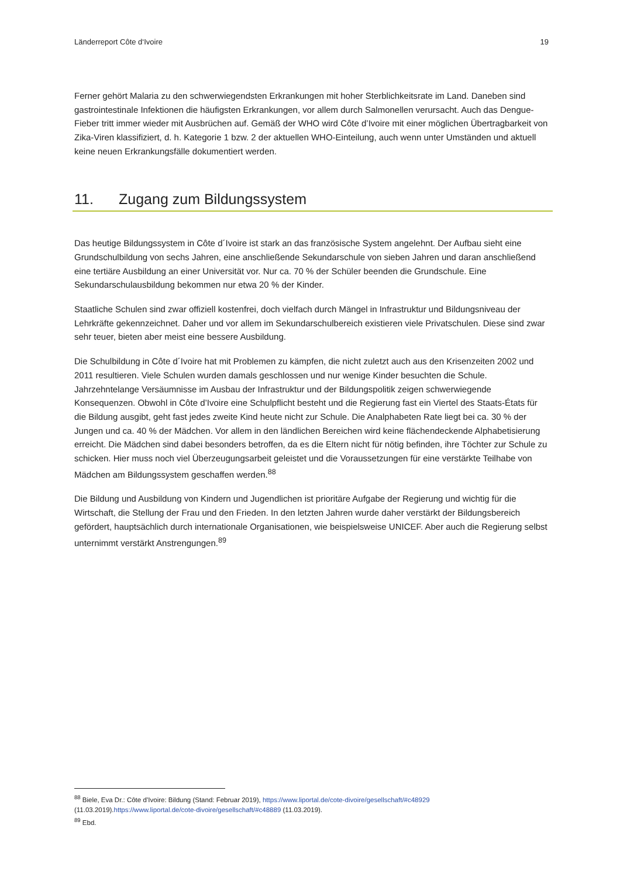Länderreport Côte d‘Ivoire 19
Ferner gehört Malaria zu den schwerwiegendsten Erkrankungen mit hoher Sterblichkeitsrate im Land. Daneben sind gastrointestinale Infektionen die häufigsten Erkrankungen, vor allem durch Salmonellen verursacht. Auch das Dengue-Fieber tritt immer wieder mit Ausbrüchen auf. Gemäß der WHO wird Côte d’Ivoire mit einer möglichen Übertragbarkeit von Zika-Viren klassifiziert, d. h. Kategorie 1 bzw. 2 der aktuellen WHO-Einteilung, auch wenn unter Umständen und aktuell keine neuen Erkrankungsfälle dokumentiert werden.
11. Zugang zum Bildungssystem
Das heutige Bildungssystem in Côte d´Ivoire ist stark an das französische System angelehnt. Der Aufbau sieht eine Grundschulbildung von sechs Jahren, eine anschließende Sekundarschule von sieben Jahren und daran anschließend eine tertiäre Ausbildung an einer Universität vor. Nur ca. 70 % der Schüler beenden die Grundschule. Eine Sekundarschulausbildung bekommen nur etwa 20 % der Kinder.
Staatliche Schulen sind zwar offiziell kostenfrei, doch vielfach durch Mängel in Infrastruktur und Bildungsniveau der Lehrkräfte gekennzeichnet. Daher und vor allem im Sekundarschulbereich existieren viele Privatschulen. Diese sind zwar sehr teuer, bieten aber meist eine bessere Ausbildung.
Die Schulbildung in Côte d´Ivoire hat mit Problemen zu kämpfen, die nicht zuletzt auch aus den Krisenzeiten 2002 und 2011 resultieren. Viele Schulen wurden damals geschlossen und nur wenige Kinder besuchten die Schule. Jahrzehntelange Versäumnisse im Ausbau der Infrastruktur und der Bildungspolitik zeigen schwerwiegende Konsequenzen. Obwohl in Côte d’Ivoire eine Schulpflicht besteht und die Regierung fast ein Viertel des Staats-États für die Bildung ausgibt, geht fast jedes zweite Kind heute nicht zur Schule. Die Analphabeten Rate liegt bei ca. 30 % der Jungen und ca. 40 % der Mädchen. Vor allem in den ländlichen Bereichen wird keine flächendeckende Alphabetisierung erreicht. Die Mädchen sind dabei besonders betroffen, da es die Eltern nicht für nötig befinden, ihre Töchter zur Schule zu schicken. Hier muss noch viel Überzeugungsarbeit geleistet und die Voraussetzungen für eine verstärkte Teilhabe von Mädchen am Bildungssystem geschaffen werden.<sup>88</sup>
Die Bildung und Ausbildung von Kindern und Jugendlichen ist prioritäre Aufgabe der Regierung und wichtig für die Wirtschaft, die Stellung der Frau und den Frieden. In den letzten Jahren wurde daher verstärkt der Bildungsbereich gefördert, hauptsächlich durch internationale Organisationen, wie beispielsweise UNICEF. Aber auch die Regierung selbst unternimmt verstärkt Anstrengungen.<sup>89</sup>
<sup>88</sup> Biele, Eva Dr.: Côte d’Ivoire: Bildung (Stand: Februar 2019), https://www.liportal.de/cote-divoire/gesellschaft/#c48929 (11.03.2019).https://www.liportal.de/cote-divoire/gesellschaft/#c48889 (11.03.2019).
<sup>89</sup> Ebd.